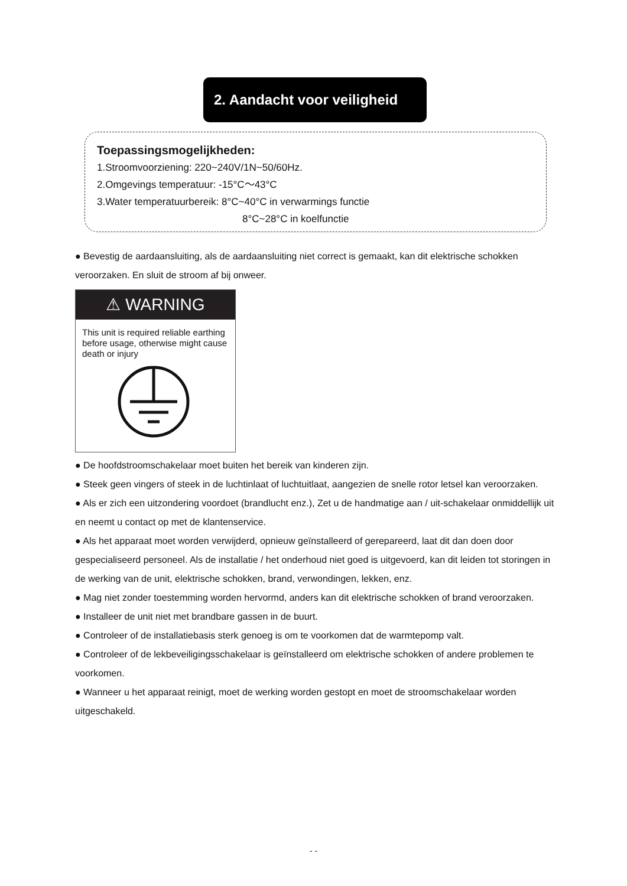2. Aandacht voor veiligheid
Toepassingsmogelijkheden:
1.Stroomvoorziening: 220~240V/1N~50/60Hz.
2.Omgevings temperatuur: -15°C〜43°C
3.Water temperatuurbereik: 8°C~40°C in verwarmings functie
8°C~28°C in koelfunctie
● Bevestig de aardaansluiting, als de aardaansluiting niet correct is gemaakt, kan dit elektrische schokken veroorzaken. En sluit de stroom af bij onweer.
⚠ WARNING
This unit is required reliable earthing before usage, otherwise might cause death or injury
● De hoofdstroomschakelaar moet buiten het bereik van kinderen zijn.
● Steek geen vingers of steek in de luchtinlaat of luchtuitlaat, aangezien de snelle rotor letsel kan veroorzaken.
● Als er zich een uitzondering voordoet (brandlucht enz.), Zet u de handmatige aan / uit-schakelaar onmiddellijk uit en neemt u contact op met de klantenservice.
● Als het apparaat moet worden verwijderd, opnieuw geïnstalleerd of gerepareerd, laat dit dan doen door gespecialiseerd personeel. Als de installatie / het onderhoud niet goed is uitgevoerd, kan dit leiden tot storingen in de werking van de unit, elektrische schokken, brand, verwondingen, lekken, enz.
● Mag niet zonder toestemming worden hervormd, anders kan dit elektrische schokken of brand veroorzaken.
● Installeer de unit niet met brandbare gassen in de buurt.
● Controleer of de installatiebasis sterk genoeg is om te voorkomen dat de warmtepomp valt.
● Controleer of de lekbeveiligingsschakelaar is geïnstalleerd om elektrische schokken of andere problemen te voorkomen.
● Wanneer u het apparaat reinigt, moet de werking worden gestopt en moet de stroomschakelaar worden uitgeschakeld.
- -